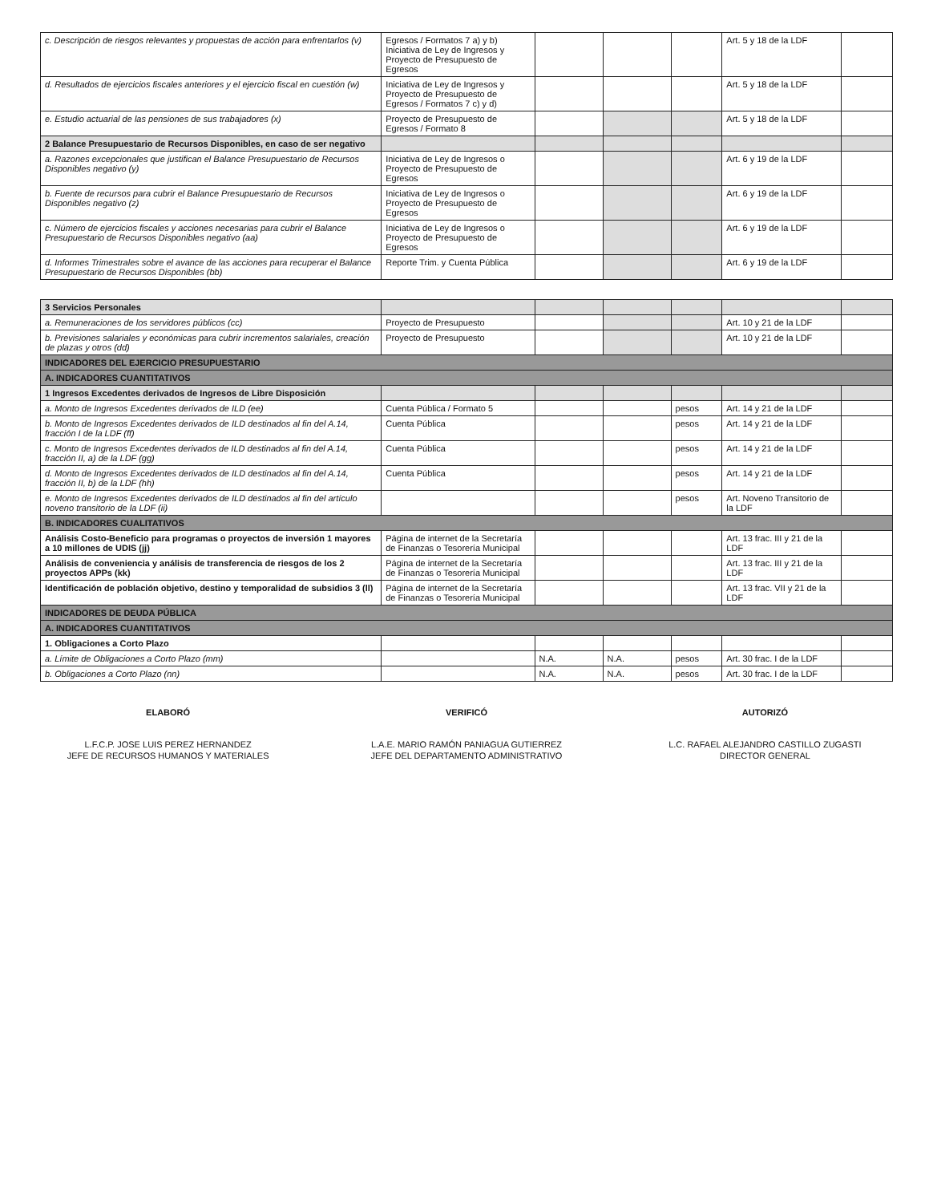| c. Descripción de riesgos relevantes y propuestas de acción para enfrentarlos (v) | Egresos / Formatos 7 a) y b) Iniciativa de Ley de Ingresos y Proyecto de Presupuesto de Egresos | | | | Art. 5 y 18 de la LDF | |
| d. Resultados de ejercicios fiscales anteriores y el ejercicio fiscal en cuestión (w) | Iniciativa de Ley de Ingresos y Proyecto de Presupuesto de Egresos / Formatos 7 c) y d) | | | | Art. 5 y 18 de la LDF | |
| e. Estudio actuarial de las pensiones de sus trabajadores (x) | Proyecto de Presupuesto de Egresos / Formato 8 | | | | Art. 5 y 18 de la LDF | |
| 2 Balance Presupuestario de Recursos Disponibles, en caso de ser negativo | | | | | | |
| a. Razones excepcionales que justifican el Balance Presupuestario de Recursos Disponibles negativo (y) | Iniciativa de Ley de Ingresos o Proyecto de Presupuesto de Egresos | | | | Art. 6 y 19 de la LDF | |
| b. Fuente de recursos para cubrir el Balance Presupuestario de Recursos Disponibles negativo (z) | Iniciativa de Ley de Ingresos o Proyecto de Presupuesto de Egresos | | | | Art. 6 y 19 de la LDF | |
| c. Número de ejercicios fiscales y acciones necesarias para cubrir el Balance Presupuestario de Recursos Disponibles negativo (aa) | Iniciativa de Ley de Ingresos o Proyecto de Presupuesto de Egresos | | | | Art. 6 y 19 de la LDF | |
| d. Informes Trimestrales sobre el avance de las acciones para recuperar el Balance Presupuestario de Recursos Disponibles (bb) | Reporte Trim. y Cuenta Pública | | | | Art. 6 y 19 de la LDF | |
| 3 Servicios Personales | | | | | | |
| a. Remuneraciones de los servidores públicos (cc) | Proyecto de Presupuesto | | | | Art. 10 y 21 de la LDF | |
| b. Previsiones salariales y económicas para cubrir incrementos salariales, creación de plazas y otros (dd) | Proyecto de Presupuesto | | | | Art. 10 y 21 de la LDF | |
| INDICADORES DEL EJERCICIO PRESUPUESTARIO | | | | | | |
| A. INDICADORES CUANTITATIVOS | | | | | | |
| 1 Ingresos Excedentes derivados de Ingresos de Libre Disposición | | | | | | |
| a. Monto de Ingresos Excedentes derivados de ILD (ee) | Cuenta Pública / Formato 5 | | | pesos | Art. 14 y 21 de la LDF | |
| b. Monto de Ingresos Excedentes derivados de ILD destinados al fin del A.14, fracción I de la LDF (ff) | Cuenta Pública | | | pesos | Art. 14 y 21 de la LDF | |
| c. Monto de Ingresos Excedentes derivados de ILD destinados al fin del A.14, fracción II, a) de la LDF (gg) | Cuenta Pública | | | pesos | Art. 14 y 21 de la LDF | |
| d. Monto de Ingresos Excedentes derivados de ILD destinados al fin del A.14, fracción II, b) de la LDF (hh) | Cuenta Pública | | | pesos | Art. 14 y 21 de la LDF | |
| e. Monto de Ingresos Excedentes derivados de ILD destinados al fin del artículo noveno transitorio de la LDF (ii) | | | | pesos | Art. Noveno Transitorio de la LDF | |
| B. INDICADORES CUALITATIVOS | | | | | | |
| Análisis Costo-Beneficio para programas o proyectos de inversión 1 mayores a 10 millones de UDIS (jj) | Página de internet de la Secretaría de Finanzas o Tesorería Municipal | | | | Art. 13 frac. III y 21 de la LDF | |
| Análisis de conveniencia y análisis de transferencia de riesgos de los 2 proyectos APPs (kk) | Página de internet de la Secretaría de Finanzas o Tesorería Municipal | | | | Art. 13 frac. III y 21 de la LDF | |
| Identificación de población objetivo, destino y temporalidad de subsidios 3 (ll) | Página de internet de la Secretaría de Finanzas o Tesorería Municipal | | | | Art. 13 frac. VII y 21 de la LDF | |
| INDICADORES DE DEUDA PÚBLICA | | | | | | |
| A. INDICADORES CUANTITATIVOS | | | | | | |
| 1. Obligaciones a Corto Plazo | | | | | | |
| a. Límite de Obligaciones a Corto Plazo (mm) | | N.A. | N.A. | pesos | Art. 30 frac. I de la LDF | |
| b. Obligaciones a Corto Plazo (nn) | | N.A. | N.A. | pesos | Art. 30 frac. I de la LDF | |
ELABORÓ
L.F.C.P. JOSE LUIS PEREZ HERNANDEZ
JEFE DE RECURSOS HUMANOS Y MATERIALES
VERIFICÓ
L.A.E. MARIO RAMÓN PANIAGUA GUTIERREZ
JEFE DEL DEPARTAMENTO ADMINISTRATIVO
AUTORIZÓ
L.C. RAFAEL ALEJANDRO CASTILLO ZUGASTI
DIRECTOR GENERAL